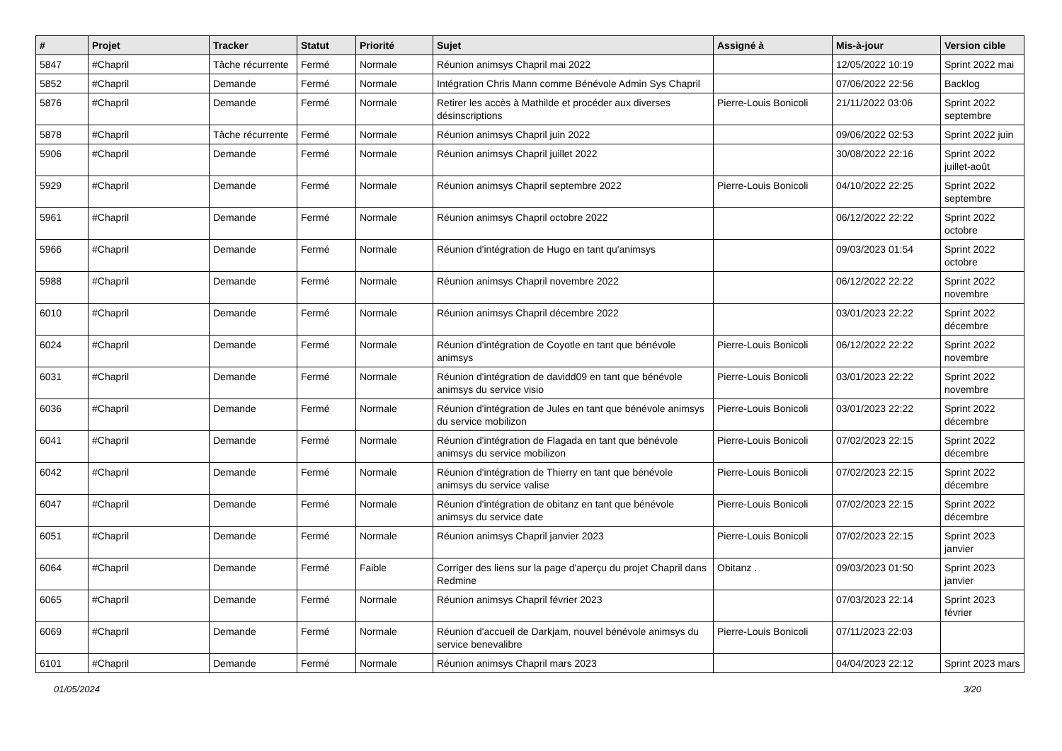| # | Projet | Tracker | Statut | Priorité | Sujet | Assigné à | Mis-à-jour | Version cible |
| --- | --- | --- | --- | --- | --- | --- | --- | --- |
| 5847 | #Chapril | Tâche récurrente | Fermé | Normale | Réunion animsys Chapril mai 2022 | | 12/05/2022 10:19 | Sprint 2022 mai |
| 5852 | #Chapril | Demande | Fermé | Normale | Intégration Chris Mann comme Bénévole Admin Sys Chapril | | 07/06/2022 22:56 | Backlog |
| 5876 | #Chapril | Demande | Fermé | Normale | Retirer les accès à Mathilde et procéder aux diverses désinscriptions | Pierre-Louis Bonicoli | 21/11/2022 03:06 | Sprint 2022 septembre |
| 5878 | #Chapril | Tâche récurrente | Fermé | Normale | Réunion animsys Chapril juin 2022 | | 09/06/2022 02:53 | Sprint 2022 juin |
| 5906 | #Chapril | Demande | Fermé | Normale | Réunion animsys Chapril juillet 2022 | | 30/08/2022 22:16 | Sprint 2022 juillet-août |
| 5929 | #Chapril | Demande | Fermé | Normale | Réunion animsys Chapril septembre 2022 | Pierre-Louis Bonicoli | 04/10/2022 22:25 | Sprint 2022 septembre |
| 5961 | #Chapril | Demande | Fermé | Normale | Réunion animsys Chapril octobre 2022 | | 06/12/2022 22:22 | Sprint 2022 octobre |
| 5966 | #Chapril | Demande | Fermé | Normale | Réunion d'intégration de Hugo en tant qu'animsys | | 09/03/2023 01:54 | Sprint 2022 octobre |
| 5988 | #Chapril | Demande | Fermé | Normale | Réunion animsys Chapril novembre 2022 | | 06/12/2022 22:22 | Sprint 2022 novembre |
| 6010 | #Chapril | Demande | Fermé | Normale | Réunion animsys Chapril décembre 2022 | | 03/01/2023 22:22 | Sprint 2022 décembre |
| 6024 | #Chapril | Demande | Fermé | Normale | Réunion d'intégration de Coyotle en tant que bénévole animsys | Pierre-Louis Bonicoli | 06/12/2022 22:22 | Sprint 2022 novembre |
| 6031 | #Chapril | Demande | Fermé | Normale | Réunion d'intégration de davidd09 en tant que bénévole animsys du service visio | Pierre-Louis Bonicoli | 03/01/2023 22:22 | Sprint 2022 novembre |
| 6036 | #Chapril | Demande | Fermé | Normale | Réunion d'intégration de Jules en tant que bénévole animsys du service mobilizon | Pierre-Louis Bonicoli | 03/01/2023 22:22 | Sprint 2022 décembre |
| 6041 | #Chapril | Demande | Fermé | Normale | Réunion d'intégration de Flagada en tant que bénévole animsys du service mobilizon | Pierre-Louis Bonicoli | 07/02/2023 22:15 | Sprint 2022 décembre |
| 6042 | #Chapril | Demande | Fermé | Normale | Réunion d'intégration de Thierry en tant que bénévole animsys du service valise | Pierre-Louis Bonicoli | 07/02/2023 22:15 | Sprint 2022 décembre |
| 6047 | #Chapril | Demande | Fermé | Normale | Réunion d'intégration de obitanz en tant que bénévole animsys du service date | Pierre-Louis Bonicoli | 07/02/2023 22:15 | Sprint 2022 décembre |
| 6051 | #Chapril | Demande | Fermé | Normale | Réunion animsys Chapril janvier 2023 | Pierre-Louis Bonicoli | 07/02/2023 22:15 | Sprint 2023 janvier |
| 6064 | #Chapril | Demande | Fermé | Faible | Corriger des liens sur la page d'aperçu du projet Chapril dans Redmine | Obitanz . | 09/03/2023 01:50 | Sprint 2023 janvier |
| 6065 | #Chapril | Demande | Fermé | Normale | Réunion animsys Chapril février 2023 | | 07/03/2023 22:14 | Sprint 2023 février |
| 6069 | #Chapril | Demande | Fermé | Normale | Réunion d'accueil de Darkjam, nouvel bénévole animsys du service benevalibre | Pierre-Louis Bonicoli | 07/11/2023 22:03 | |
| 6101 | #Chapril | Demande | Fermé | Normale | Réunion animsys Chapril mars 2023 | | 04/04/2023 22:12 | Sprint 2023 mars |
01/05/2024 3/20